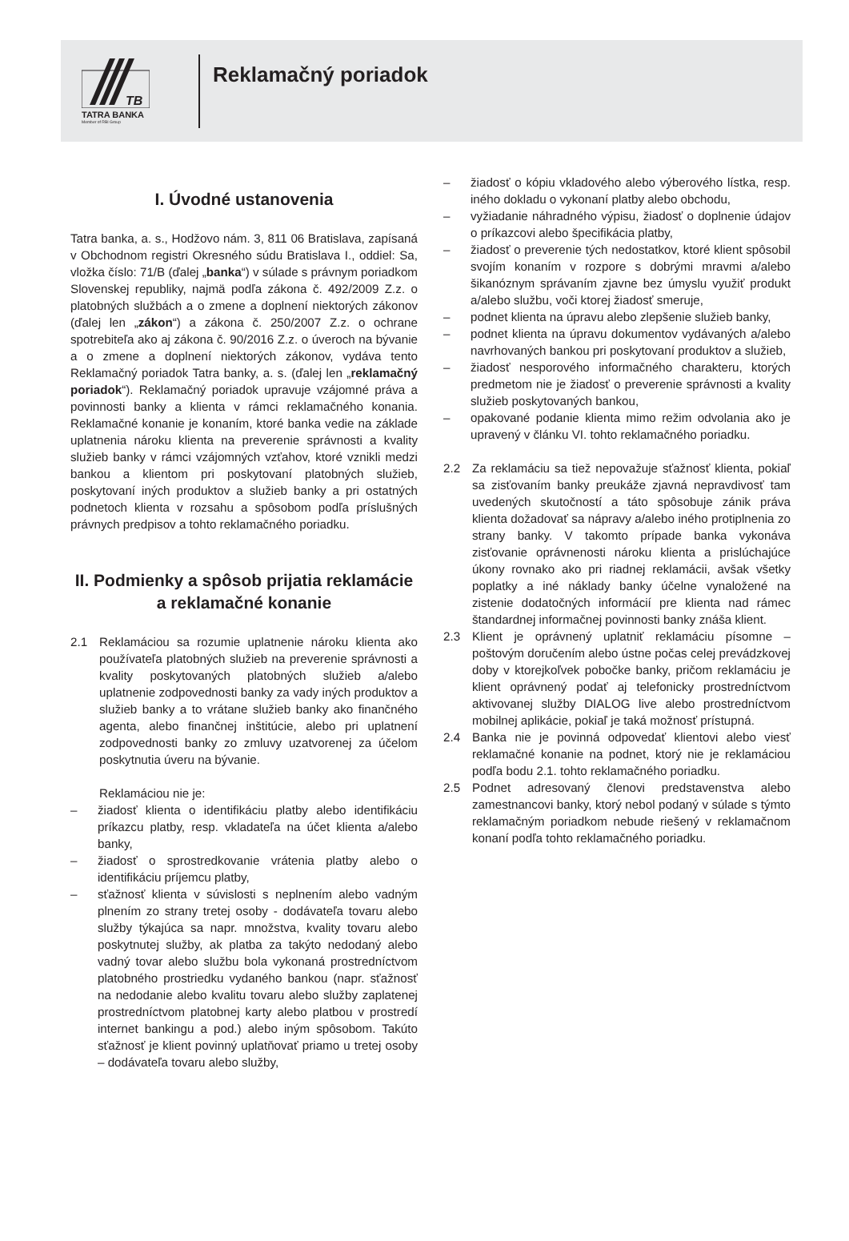TB
TATRA BANKA
Member of RBI Group
Reklamačný poriadok
I. Úvodné ustanovenia
Tatra banka, a. s., Hodžovo nám. 3, 811 06 Bratislava, zapísaná v Obchodnom registri Okresného súdu Bratislava I., oddiel: Sa, vložka číslo: 71/B (ďalej „banka“) v súlade s právnym poriadkom Slovenskej republiky, najmä podľa zákona č. 492/2009 Z.z. o platobných službách a o zmene a doplnení niektorých zákonov (ďalej len „zákon“) a zákona č. 250/2007 Z.z. o ochrane spotrebiteľa ako aj zákona č. 90/2016 Z.z. o úveroch na bývanie a o zmene a doplnení niektorých zákonov, vydáva tento Reklamačný poriadok Tatra banky, a. s. (ďalej len „reklamačný poriadok“). Reklamačný poriadok upravuje vzájomné práva a povinnosti banky a klienta v rámci reklamačného konania. Reklamačné konanie je konaním, ktoré banka vedie na základe uplatnenia nároku klienta na preverenie správnosti a kvality služieb banky v rámci vzájomných vzťahov, ktoré vznikli medzi bankou a klientom pri poskytovaní platobných služieb, poskytovaní iných produktov a služieb banky a pri ostatných podnetoch klienta v rozsahu a spôsobom podľa príslušných právnych predpisov a tohto reklamačného poriadku.
II. Podmienky a spôsob prijatia reklamácie a reklamačné konanie
2.1 Reklamáciou sa rozumie uplatnenie nároku klienta ako používateľa platobných služieb na preverenie správnosti a kvality poskytovaných platobných služieb a/alebo uplatnenie zodpovednosti banky za vady iných produktov a služieb banky a to vrátane služieb banky ako finančného agenta, alebo finančnej inštitúcie, alebo pri uplatnení zodpovednosti banky zo zmluvy uzatvorenej za účelom poskytnutia úveru na bývanie.
Reklamáciou nie je:
– žiadosť klienta o identifikáciu platby alebo identifikáciu príkazcu platby, resp. vkladateľa na účet klienta a/alebo banky,
– žiadosť o sprostredkovanie vrátenia platby alebo o identifikáciu príjemcu platby,
– sťažnosť klienta v súvislosti s neplnením alebo vadným plnením zo strany tretej osoby - dodávateľa tovaru alebo služby týkajúca sa napr. množstva, kvality tovaru alebo poskytnutej služby, ak platba za takýto nedodaný alebo vadný tovar alebo službu bola vykonaná prostredníctvom platobného prostriedku vydaného bankou (napr. sťažnosť na nedodanie alebo kvalitu tovaru alebo služby zaplatenej prostredníctvom platobnej karty alebo platbou v prostredí internet bankingu a pod.) alebo iným spôsobom. Takúto sťažnosť je klient povinný uplatňovať priamo u tretej osoby – dodávateľa tovaru alebo služby,
– žiadosť o kópiu vkladového alebo výberového lístka, resp. iného dokladu o vykonaní platby alebo obchodu,
– vyžiadanie náhradného výpisu, žiadosť o doplnenie údajov o príkazcovi alebo špecifikácia platby,
– žiadosť o preverenie tých nedostatkov, ktoré klient spôsobil svojím konaním v rozpore s dobrými mravmi a/alebo šikanóznym správaním zjavne bez úmyslu využiť produkt a/alebo službu, voči ktorej žiadosť smeruje,
– podnet klienta na úpravu alebo zlepšenie služieb banky,
– podnet klienta na úpravu dokumentov vydávaných a/alebo navrhovaných bankou pri poskytovaní produktov a služieb,
– žiadosť nesporového informačného charakteru, ktorých predmetom nie je žiadosť o preverenie správnosti a kvality služieb poskytovaných bankou,
– opakované podanie klienta mimo režim odvolania ako je upravený v článku VI. tohto reklamačného poriadku.
2.2 Za reklamáciu sa tiež nepovažuje sťažnosť klienta, pokiaľ sa zisťovaním banky preukáže zjavná nepravdivosť tam uvedených skutočností a táto spôsobuje zánik práva klienta dožadovať sa nápravy a/alebo iného protiplnenia zo strany banky. V takomto prípade banka vykonáva zisťovanie oprávnenosti nároku klienta a prislúchajúce úkony rovnako ako pri riadnej reklamácii, avšak všetky poplatky a iné náklady banky účelne vynaložené na zistenie dodatočných informácií pre klienta nad rámec štandardnej informačnej povinnosti banky znáša klient.
2.3 Klient je oprávnený uplatniť reklamáciu písomne – poštovým doručením alebo ústne počas celej prevádzkovej doby v ktorejkoľvek pobočke banky, pričom reklamáciu je klient oprávnený podať aj telefonicky prostredníctvom aktivovanej služby DIALOG live alebo prostredníctvom mobilnej aplikácie, pokiaľ je taká možnosť prístupná.
2.4 Banka nie je povinná odpovedať klientovi alebo viesť reklamačné konanie na podnet, ktorý nie je reklamáciou podľa bodu 2.1. tohto reklamačného poriadku.
2.5 Podnet adresovaný členovi predstavenstva alebo zamestnancovi banky, ktorý nebol podaný v súlade s týmto reklamačným poriadkom nebude riešený v reklamačnom konaní podľa tohto reklamačného poriadku.